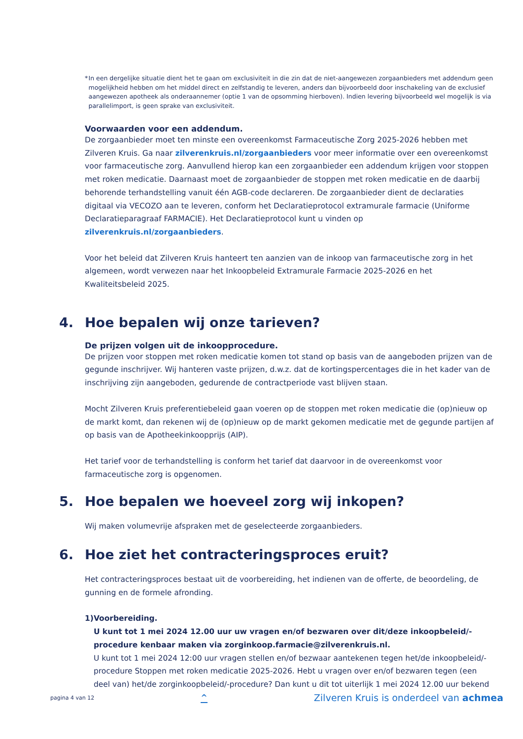* In een dergelijke situatie dient het te gaan om exclusiviteit in die zin dat de niet-aangewezen zorgaanbieders met addendum geen mogelijkheid hebben om het middel direct en zelfstandig te leveren, anders dan bijvoorbeeld door inschakeling van de exclusief aangewezen apotheek als onderaannemer (optie 1 van de opsomming hierboven). Indien levering bijvoorbeeld wel mogelijk is via parallelimport, is geen sprake van exclusiviteit.
Voorwaarden voor een addendum.
De zorgaanbieder moet ten minste een overeenkomst Farmaceutische Zorg 2025-2026 hebben met Zilveren Kruis. Ga naar zilverenkruis.nl/zorgaanbieders voor meer informatie over een overeenkomst voor farmaceutische zorg. Aanvullend hierop kan een zorgaanbieder een addendum krijgen voor stoppen met roken medicatie. Daarnaast moet de zorgaanbieder de stoppen met roken medicatie en de daarbij behorende terhandstelling vanuit één AGB-code declareren. De zorgaanbieder dient de declaraties digitaal via VECOZO aan te leveren, conform het Declaratieprotocol extramurale farmacie (Uniforme Declaratieparagraaf FARMACIE). Het Declaratieprotocol kunt u vinden op zilverenkruis.nl/zorgaanbieders.
Voor het beleid dat Zilveren Kruis hanteert ten aanzien van de inkoop van farmaceutische zorg in het algemeen, wordt verwezen naar het Inkoopbeleid Extramurale Farmacie 2025-2026 en het Kwaliteitsbeleid 2025.
4. Hoe bepalen wij onze tarieven?
De prijzen volgen uit de inkoopprocedure.
De prijzen voor stoppen met roken medicatie komen tot stand op basis van de aangeboden prijzen van de gegunde inschrijver. Wij hanteren vaste prijzen, d.w.z. dat de kortingspercentages die in het kader van de inschrijving zijn aangeboden, gedurende de contractperiode vast blijven staan.
Mocht Zilveren Kruis preferentiebeleid gaan voeren op de stoppen met roken medicatie die (op)nieuw op de markt komt, dan rekenen wij de (op)nieuw op de markt gekomen medicatie met de gegunde partijen af op basis van de Apotheekinkoopprijs (AIP).
Het tarief voor de terhandstelling is conform het tarief dat daarvoor in de overeenkomst voor farmaceutische zorg is opgenomen.
5. Hoe bepalen we hoeveel zorg wij inkopen?
Wij maken volumevrije afspraken met de geselecteerde zorgaanbieders.
6. Hoe ziet het contracteringsproces eruit?
Het contracteringsproces bestaat uit de voorbereiding, het indienen van de offerte, de beoordeling, de gunning en de formele afronding.
1) Voorbereiding.
U kunt tot 1 mei 2024 12.00 uur uw vragen en/of bezwaren over dit/deze inkoopbeleid/-procedure kenbaar maken via zorginkoop.farmacie@zilverenkruis.nl.
U kunt tot 1 mei 2024 12:00 uur vragen stellen en/of bezwaar aantekenen tegen het/de inkoopbeleid/-procedure Stoppen met roken medicatie 2025-2026. Hebt u vragen over en/of bezwaren tegen (een deel van) het/de zorginkoopbeleid/-procedure? Dan kunt u dit tot uiterlijk 1 mei 2024 12.00 uur bekend
pagina 4 van 12 ^ Zilveren Kruis is onderdeel van achmea